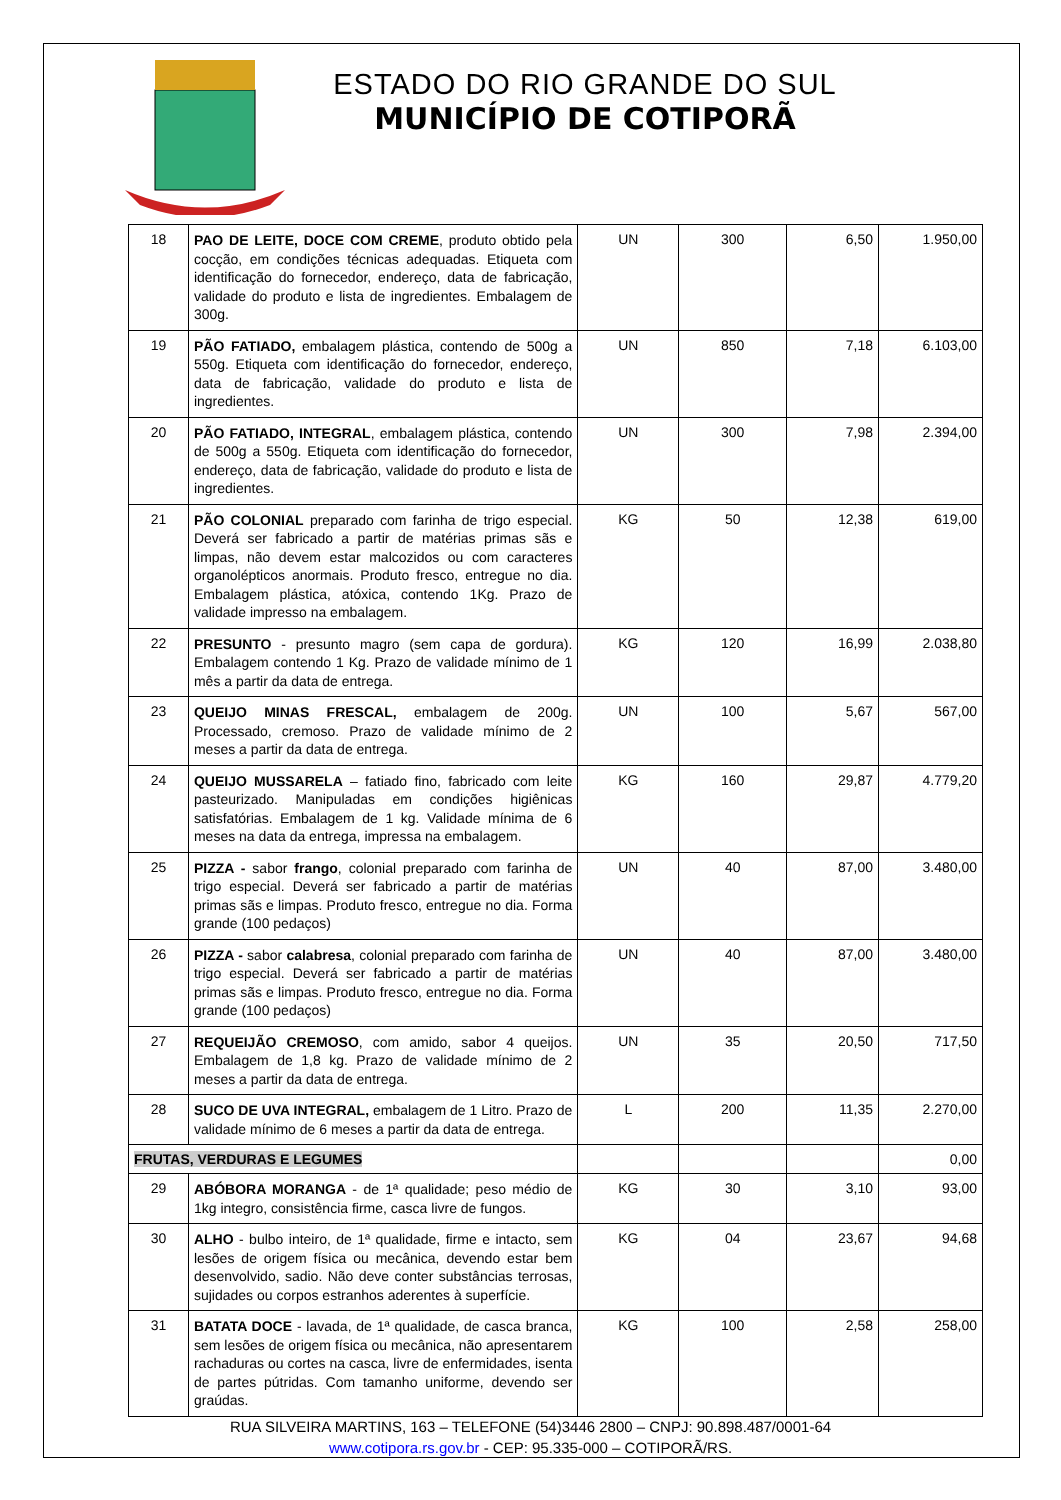ESTADO DO RIO GRANDE DO SUL
MUNICÍPIO DE COTIPORÃ
| 18 | PAO DE LEITE, DOCE COM CREME , produto obtido pela cocção, em condições técnicas adequadas. Etiqueta com identificação do fornecedor, endereço, data de fabricação, validade do produto e lista de ingredientes. Embalagem de 300g. | UN | 300 | 6,50 | 1.950,00 |
| 19 | PÃO FATIADO, embalagem plástica, contendo de 500g a 550g. Etiqueta com identificação do fornecedor, endereço, data de fabricação, validade do produto e lista de ingredientes. | UN | 850 | 7,18 | 6.103,00 |
| 20 | PÃO FATIADO, INTEGRAL , embalagem plástica, contendo de 500g a 550g. Etiqueta com identificação do fornecedor, endereço, data de fabricação, validade do produto e lista de ingredientes. | UN | 300 | 7,98 | 2.394,00 |
| 21 | PÃO COLONIAL preparado com farinha de trigo especial. Deverá ser fabricado a partir de matérias primas sãs e limpas, não devem estar malcozidos ou com caracteres organolépticos anormais. Produto fresco, entregue no dia. Embalagem plástica, atóxica, contendo 1Kg. Prazo de validade impresso na embalagem. | KG | 50 | 12,38 | 619,00 |
| 22 | PRESUNTO - presunto magro (sem capa de gordura). Embalagem contendo 1 Kg. Prazo de validade mínimo de 1 mês a partir da data de entrega. | KG | 120 | 16,99 | 2.038,80 |
| 23 | QUEIJO MINAS FRESCAL, embalagem de 200g. Processado, cremoso. Prazo de validade mínimo de 2 meses a partir da data de entrega. | UN | 100 | 5,67 | 567,00 |
| 24 | QUEIJO MUSSARELA – fatiado fino, fabricado com leite pasteurizado. Manipuladas em condições higiênicas satisfatórias. Embalagem de 1 kg. Validade mínima de 6 meses na data da entrega, impressa na embalagem. | KG | 160 | 29,87 | 4.779,20 |
| 25 | PIZZA - sabor frango , colonial preparado com farinha de trigo especial. Deverá ser fabricado a partir de matérias primas sãs e limpas. Produto fresco, entregue no dia. Forma grande (100 pedaços) | UN | 40 | 87,00 | 3.480,00 |
| 26 | PIZZA - sabor calabresa , colonial preparado com farinha de trigo especial. Deverá ser fabricado a partir de matérias primas sãs e limpas. Produto fresco, entregue no dia. Forma grande (100 pedaços) | UN | 40 | 87,00 | 3.480,00 |
| 27 | REQUEIJÃO CREMOSO , com amido, sabor 4 queijos. Embalagem de 1,8 kg. Prazo de validade mínimo de 2 meses a partir da data de entrega. | UN | 35 | 20,50 | 717,50 |
| 28 | SUCO DE UVA INTEGRAL, embalagem de 1 Litro. Prazo de validade mínimo de 6 meses a partir da data de entrega. | L | 200 | 11,35 | 2.270,00 |
| FRUTAS, VERDURAS E LEGUMES | | | | | 0,00 |
| 29 | ABÓBORA MORANGA - de 1ª qualidade; peso médio de 1kg integro, consistência firme, casca livre de fungos. | KG | 30 | 3,10 | 93,00 |
| 30 | ALHO - bulbo inteiro, de 1ª qualidade, firme e intacto, sem lesões de origem física ou mecânica, devendo estar bem desenvolvido, sadio. Não deve conter substâncias terrosas, sujidades ou corpos estranhos aderentes à superfície. | KG | 04 | 23,67 | 94,68 |
| 31 | BATATA DOCE - lavada, de 1ª qualidade, de casca branca, sem lesões de origem física ou mecânica, não apresentarem rachaduras ou cortes na casca, livre de enfermidades, isenta de partes pútridas. Com tamanho uniforme, devendo ser graúdas. | KG | 100 | 2,58 | 258,00 |
RUA SILVEIRA MARTINS, 163 – TELEFONE (54)3446 2800 – CNPJ: 90.898.487/0001-64
www.cotipora.rs.gov.br - CEP: 95.335-000 – COTIPORÃ/RS.